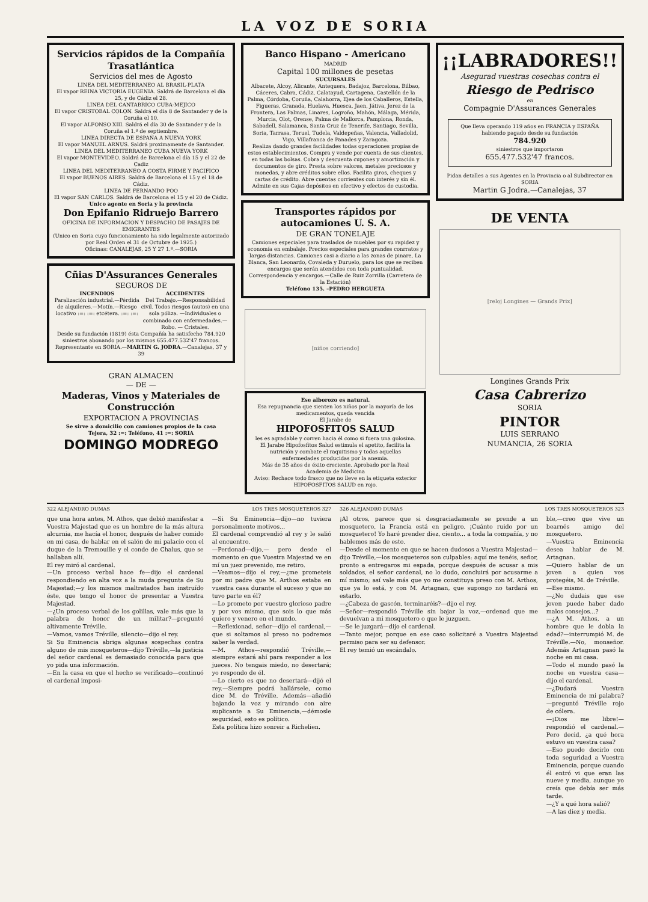LA VOZ DE SORIA
Servicios rápidos de la Compañía Trasatlántica
Servicios del mes de Agosto
LINEA DEL MEDITERRANEO AL BRASIL-PLATA
El vapor REINA VICTORIA EUGENIA. Saldrá de Barcelona el día 25, y de Cádiz el 28.
LINEA DEL CANTABRICO CUBA-MEJICO
El vapor CRISTOBAL COLON. Saldrá el día 8 de Santander y de la Coruña el 10.
El vapor ALFONSO XIII. Saldrá el día 30 de Santander y de la Coruña el 1.º de septiembre.
LINEA DIRECTA DE ESPAÑA A NUEVA YORK
El vapor MANUEL ARNUS. Saldrá proximamente de Santander.
LINEA DEL MEDITERRANEO CUBA NUEVA YORK
El vapor MONTEVIDEO. Saldrá de Barcelona el día 15 y el 22 de Cadiz
LINEA DEL MEDITERRANEO A COSTA FIRME Y PACIFICO
El vapor BUENOS AIRES. Saldrá de Barcelona el 15 y el 18 de Cádiz.
LINEA DE FERNANDO POO
El vapor SAN CARLOS. Saldrá de Barcelona el 15 y el 20 de Cádiz.
Unico agente en Soria y la provincia
Don Epifanio Ridruejo Barrero
OFICINA DE INFORMACION Y DESPACHO DE PASAJES DE EMIGRANTES
(Unico en Soria cuyo funcionamiento ha sido legalmente autorizado por Real Orden el 31 de Octubre de 1925.)
Oficinas: CANALEJAS, 25 Y 27 1.º.—SORIA
Cñias D'Assurances Generales
SEGUROS DE
INCENDIOS
Paralización industrial.—Pérdida de alquileres.—Motín.—Riesgo locativo :=: :=: etcétera. :=: :=:
ACCIDENTES
Del Trabajo.—Responsabilidad civil. Todos riesgos (autos) en una sola póliza. —Individuales o combinado con enfermedades.—Robo. — Cristales.
Desde su fundación (1819) ésta Compañía ha satisfecho 784.920 siniestros abonando por los mismos 655.477.532'47 francos.
Representante en SORIA.—MARTIN G. JODRA.—Canalejas, 37 y 39
GRAN ALMACEN
— DE —
Maderas, Vinos y Materiales de Construcción
EXPORTACION A PROVINCIAS
Se sirve a domicilio con camiones propios de la casa
Tejera, 32 :=: Teléfono, 41 :=: SORIA
DOMINGO MODREGO
Banco Hispano - Americano
MADRID
Capital 100 millones de pesetas
SUCURSALES
Albacete, Alcoy, Alicante, Antequera, Badajoz, Barcelona, Bilbao, Cáceres, Cabra, Cádiz, Calatayud, Cartagena, Castellón de la Palma, Córdoba, Coruña, Calahorra, Ejea de los Caballeros, Estella, Figueras, Granada, Huelava, Huesca, Jaen, Játiva, Jerez de la Frontera, Las Palmas, Linares, Logroño, Mahón, Málaga, Mérida, Murcia, Olot, Orense, Palma de Mallorca, Pamplona, Ronda, Sabadell, Salamanca, Santa Cruz de Tenerife, Santiago, Sevilla, Soria, Tarrasa, Teruel, Tudela, Valdepeñas, Valencia, Valladolid, Vigo, Villafranca de Panades y Zaragoza.
Realiza dando grandes facilidades todas operaciones propias de estos establecimientos. Compra y vende por cuenta de sus clientes, en todas las bolsas. Cobra y descuenta cupones y amortización y documentos de giro. Presta sobre valores, metales preciosos y monedas, y abre créditos sobre ellos. Facilita giros, cheques y cartas de crédito. Abre cuentas corrientes con interés y sin él. Admite en sus Cajas depósitos en efectivo y efectos de custodia.
Transportes rápidos por autocamiones U. S. A.
DE GRAN TONELAJE
Camiones especiales para traslados de muebles por su rapidez y economía en embalaje. Precios especiales para grandes conrratos y largas distancias. Camiones casi a diario a las zonas de pinare, La Blanca, San Leonardo, Covaleda y Duruelo, para los que se reciben encargos que serán atendidos con toda puntualidad.
Correspondencia y encargos.—Calle de Ruiz Zorrilla (Carretera de la Estación)
Teléfono 135. –PEDRO HERGUETA
[niños corriendo]
Ese alborozo es natural.
Esa repugnancia que sienten los niños por la mayoría de los medicamentos, queda vencida
El Jarabe de
HIPOFOSFITOS SALUD
les es agradable y corren hacia él como si fuera una golosina.
El Jarabe Hipofosfitos Salud estimula el apetito, facilita la nutrición y combate el raquitismo y todas aquellas enfermedades producidas por la anemia.
Más de 35 años de éxito creciente. Aprobado por la Real Academia de Medicina
Aviso: Rechace todo frasco que no lleve en la etiqueta exterior HIPOFOSFITOS SALUD en rojo.
¡¡LABRADORES!!
Asegurad vuestras cosechas contra el
Riesgo de Pedrisco
en
Compagnie D'Assurances Generales
Que lleva operando 119 años en FRANCIA y ESPAÑA habiendo pagado desde su fundación
784.920
siniestros que importaron
655.477.532'47 francos.
Pidan detalles a sus Agentes en la Provincia o al Subdirector en SORIA
Martin G Jodra.—Canalejas, 37
DE VENTA
[reloj Longines — Grands Prix]
Longines Grands Prix
Casa Cabrerizo
SORIA
PINTOR
LUIS SERRANO
NUMANCIA, 26 SORIA
322 ALEJANDRO DUMAS LOS TRES MOSQUETEROS 327
que una hora antes, M. Athos, que debió manifestar a Vuestra Majestad que es un hombre de la más altura alcurnia, me hacía el honor, después de haber comido en mi casa, de hablar en el salón de mi palacio con el duque de la Tremouille y el conde de Chalus, que se hallaban allí.
El rey miró al cardenal.
—Un proceso verbal hace fe—dijo el cardenal respondiendo en alta voz a la muda pregunta de Su Majestad;—y los mismos maltratados han instruído éste, que tengo el honor de presentar a Vuestra Majestad.
—¿Un proceso verbal de los golillas, vale más que la palabra de honor de un militar?—preguntó altivamente Tréville.
—Vamos, vamos Tréville, silencio—dijo el rey.
Si Su Eminencia abriga algunas sospechas contra alguno de mis mosqueteros—dijo Tréville,—la justicia del señor cardenal es demasiado conocida para que yo pida una información.
—En la casa en que el hecho se verificado—continuó el cardenal imposi-
—Si Su Eminencia—dijo—no tuviera personalmente motivos...
El cardenal comprendió al rey y le salió al encuentro.
—Perdonad—dijo,— pero desde el momento en que Vuestra Majestad ve en mí un juez prevenido, me retiro.
—Veamos—dijo el rey,—¿me prometeis por mi padre que M. Arthos estaba en vuestra casa durante el suceso y que no tuvo parte en él?
—Lo prometo por vuestro glorioso padre y por vos mismo, que sois lo que más quiero y venero en el mundo.
—Reflexionad, señor—dijo el cardenal,—que si soltamos al preso no podremos saber la verdad.
—M. Athos—respondió Tréville,—siempre estará ahí para responder a los jueces. No tengais miedo, no desertará; yo respondo de él.
—Lo cierto es que no desertará—dijó el rey.—Siempre podrá hallársele, como dice M. de Tréville. Además—añadió bajando la voz y mirando con aire suplicante a Su Eminencia,—démosle seguridad, esto es político.
Esta política hizo sonreir a Richelien.
326 ALEJANDRO DUMAS LOS TRES MOSQUETEROS 323
¡Al otros, parece que si desgraciadamente se prende a un mosquetero, la Francia está en peligro. ¡Cuánto ruido por un mosquetero! Yo haré prender diez, ciento... a toda la compañía, y no hablemos más de esto.
—Desde el momento en que se hacen dudosos a Vuestra Majestad—dijo Tréville,—los mosqueteros son culpables: aquí me tenéis, señor, pronto a entregaros mi espada, porque después de acusar a mis soldados, el señor cardenal, no lo dudo, concluirá por acusarme a mí mismo; así vale más que yo me constituya preso con M. Arthos, que ya lo está, y con M. Artagnan, que supongo no tardará en estarlo.
—¿Cabeza de gascón, terminaréis?—dijo el rey.
—Señor—respondió Tréville sin bajar la voz,—ordenad que me devuelvan a mi mosquetero o que le juzguen.
—Se le juzgará—dijo el cardenal.
—Tanto mejor, porque en ese caso solicitaré a Vuestra Majestad permiso para ser su defensor.
El rey temió un escándalo.
ble,—creo que vive un bearnés amigo del mosquetero.
—Vuestra Eminencia desea hablar de M. Artagnan.
—Quiero hablar de un joven a quien vos protegéis, M. de Tréville.
—Ese mismo.
—¿No dudais que ese joven puede haber dado malos consejos...?
—¿A M. Athos, a un hombre que le dobla la edad?—interrumpió M. de Tréville.—No, monseñor. Además Artagnan pasó la noche en mi casa.
—Todo el mundo pasó la noche en vuestra casa—dijo el cardenal.
—¿Dudará Vuestra Eminencia de mi palabra?—preguntó Tréville rojo de cólera.
—¡Dios me libre!—respondió el cardenal.—Pero decid, ¿a qué hora estuvo en vuestra casa?
—Eso puedo decirlo con toda seguridad a Vuestra Eminencia, porque cuando él entró vi que eran las nueve y media, aunque yo creía que debía ser más tarde.
—¿Y a qué hora salió?
—A las diez y media.